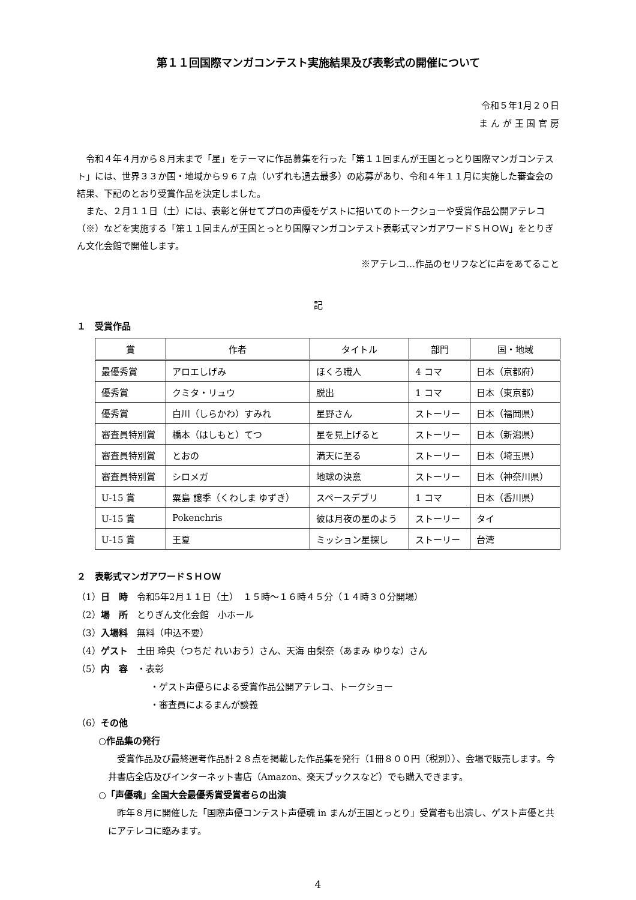第１１回国際マンガコンテスト実施結果及び表彰式の開催について
令和５年1月２０日
ま ん が 王 国 官 房
令和４年４月から８月末まで「星」をテーマに作品募集を行った「第１１回まんが王国とっとり国際マンガコンテスト」には、世界３３か国・地域から９６７点（いずれも過去最多）の応募があり、令和４年１１月に実施した審査会の結果、下記のとおり受賞作品を決定しました。
また、２月１１日（土）には、表彰と併せてプロの声優をゲストに招いてのトークショーや受賞作品公開アテレコ（※）などを実施する「第１１回まんが王国とっとり国際マンガコンテスト表彰式マンガアワードＳＨＯＷ」をとりぎん文化会館で開催します。
※アテレコ…作品のセリフなどに声をあてること
記
１　受賞作品
| 賞 | 作者 | タイトル | 部門 | 国・地域 |
| --- | --- | --- | --- | --- |
| 最優秀賞 | アロエしげみ | ほくろ職人 | 4 コマ | 日本（京都府） |
| 優秀賞 | クミタ・リュウ | 脱出 | 1 コマ | 日本（東京都） |
| 優秀賞 | 白川（しらかわ）すみれ | 星野さん | ストーリー | 日本（福岡県） |
| 審査員特別賞 | 橋本（はしもと）てつ | 星を見上げると | ストーリー | 日本（新潟県） |
| 審査員特別賞 | とおの | 満天に至る | ストーリー | 日本（埼玉県） |
| 審査員特別賞 | シロメガ | 地球の決意 | ストーリー | 日本（神奈川県） |
| U-15 賞 | 粟島 譲季（くわしま ゆずき） | スペースデブリ | 1 コマ | 日本（香川県） |
| U-15 賞 | Pokenchris | 彼は月夜の星のよう | ストーリー | タイ |
| U-15 賞 | 王夏 | ミッション星探し | ストーリー | 台湾 |
２　表彰式マンガアワードＳＨＯＷ
（1）日　時　令和5年2月１１日（土）　１５時～１６時４５分（１４時３０分開場）
（2）場　所　とりぎん文化会館　小ホール
（3）入場料　無料（申込不要）
（4）ゲスト　土田 玲央（つちだ れいおう）さん、天海 由梨奈（あまみ ゆりな）さん
（5）内　容　・表彰
・ゲスト声優らによる受賞作品公開アテレコ、トークショー
・審査員によるまんが談義
（6）その他
○作品集の発行
受賞作品及び最終選考作品計２８点を掲載した作品集を発行（1冊８００円（税別））、会場で販売します。今井書店全店及びインターネット書店（Amazon、楽天ブックスなど）でも購入できます。
○「声優魂」全国大会最優秀賞受賞者らの出演
昨年８月に開催した「国際声優コンテスト声優魂 in まんが王国とっとり」受賞者も出演し、ゲスト声優と共にアテレコに臨みます。
4